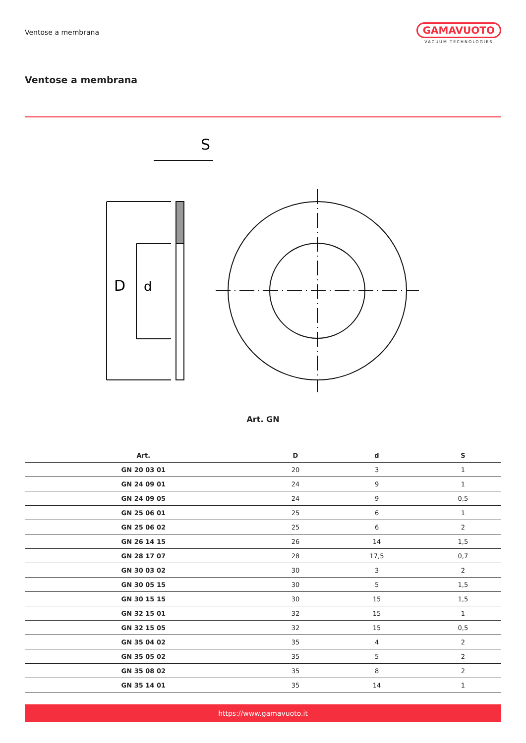Ventose a membrana
GAMAVUOTO
VACUUM TECHNOLOGIES
Ventose a membrana
S
D
d
Art. GN
| Art. | D | d | S |
| --- | --- | --- | --- |
| GN 20 03 01 | 20 | 3 | 1 |
| GN 24 09 01 | 24 | 9 | 1 |
| GN 24 09 05 | 24 | 9 | 0,5 |
| GN 25 06 01 | 25 | 6 | 1 |
| GN 25 06 02 | 25 | 6 | 2 |
| GN 26 14 15 | 26 | 14 | 1,5 |
| GN 28 17 07 | 28 | 17,5 | 0,7 |
| GN 30 03 02 | 30 | 3 | 2 |
| GN 30 05 15 | 30 | 5 | 1,5 |
| GN 30 15 15 | 30 | 15 | 1,5 |
| GN 32 15 01 | 32 | 15 | 1 |
| GN 32 15 05 | 32 | 15 | 0,5 |
| GN 35 04 02 | 35 | 4 | 2 |
| GN 35 05 02 | 35 | 5 | 2 |
| GN 35 08 02 | 35 | 8 | 2 |
| GN 35 14 01 | 35 | 14 | 1 |
https://www.gamavuoto.it